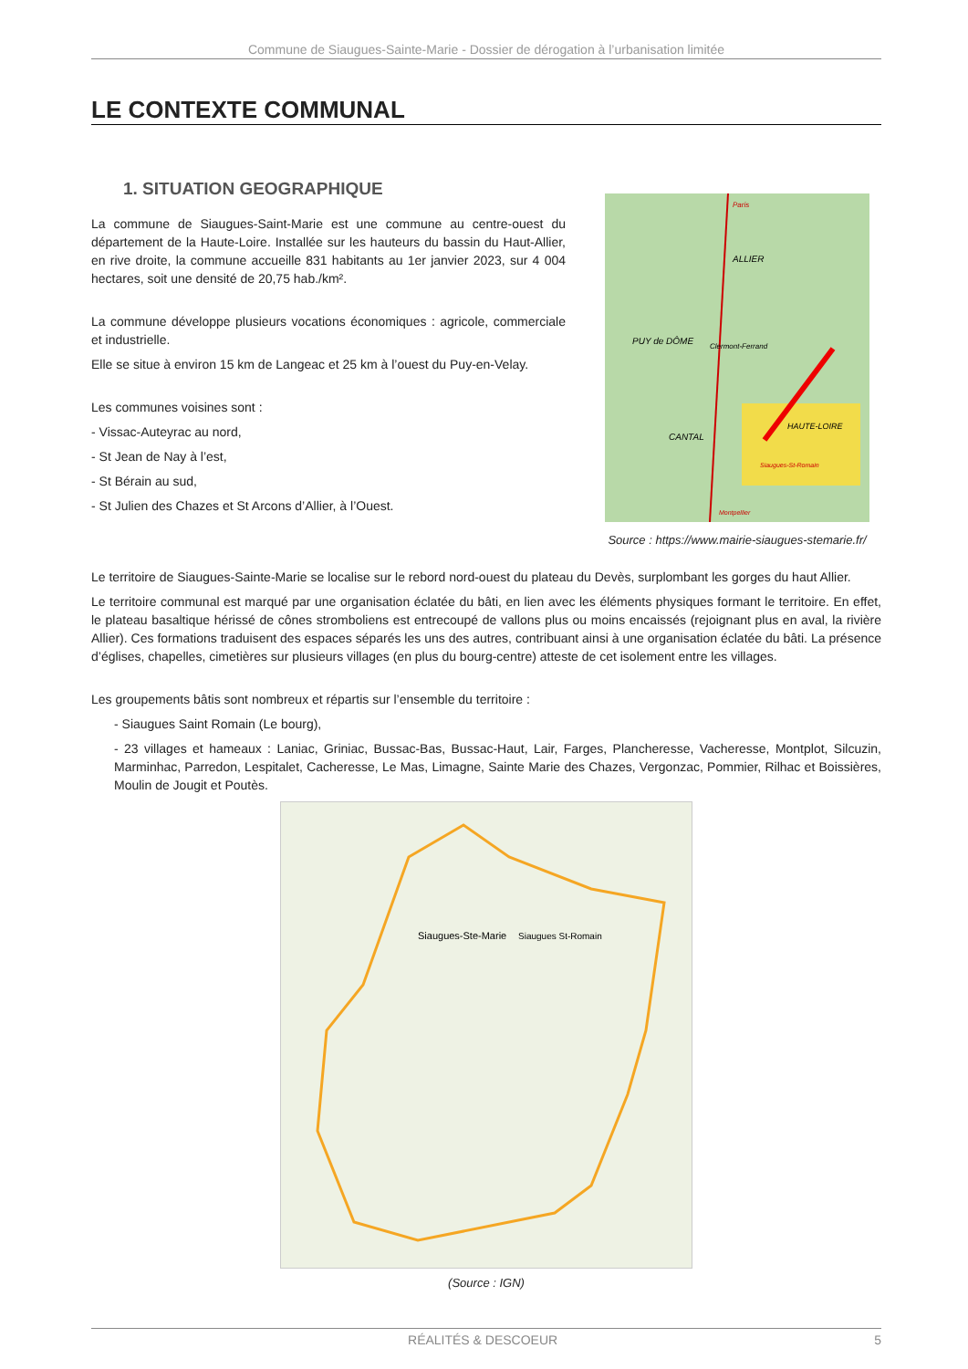Commune de Siaugues-Sainte-Marie - Dossier de dérogation à l’urbanisation limitée
LE CONTEXTE COMMUNAL
1. SITUATION GEOGRAPHIQUE
La commune de Siaugues-Saint-Marie est une commune au centre-ouest du département de la Haute-Loire. Installée sur les hauteurs du bassin du Haut-Allier, en rive droite, la commune accueille 831 habitants au 1er janvier 2023, sur 4 004 hectares, soit une densité de 20,75 hab./km².
La commune développe plusieurs vocations économiques : agricole, commerciale et industrielle.
Elle se situe à environ 15 km de Langeac et 25 km à l’ouest du Puy-en-Velay.
Les communes voisines sont :
- Vissac-Auteyrac au nord,
- St Jean de Nay à l’est,
- St Bérain au sud,
- St Julien des Chazes et St Arcons d’Allier, à l’Ouest.
Paris
ALLIER
PUY de DÔME
Clermont-Ferrand
CANTAL
HAUTE-LOIRE
Siaugues-St-Romain
Montpellier
Source : https://www.mairie-siaugues-stemarie.fr/
Le territoire de Siaugues-Sainte-Marie se localise sur le rebord nord-ouest du plateau du Devès, surplombant les gorges du haut Allier.
Le territoire communal est marqué par une organisation éclatée du bâti, en lien avec les éléments physiques formant le territoire. En effet, le plateau basaltique hérissé de cônes stromboliens est entrecoupé de vallons plus ou moins encaissés (rejoignant plus en aval, la rivière Allier). Ces formations traduisent des espaces séparés les uns des autres, contribuant ainsi à une organisation éclatée du bâti. La présence d’églises, chapelles, cimetières sur plusieurs villages (en plus du bourg-centre) atteste de cet isolement entre les villages.
Les groupements bâtis sont nombreux et répartis sur l’ensemble du territoire :
- Siaugues Saint Romain (Le bourg),
- 23 villages et hameaux : Laniac, Griniac, Bussac-Bas, Bussac-Haut, Lair, Farges, Plancheresse, Vacheresse, Montplot, Silcuzin, Marminhac, Parredon, Lespitalet, Cacheresse, Le Mas, Limagne, Sainte Marie des Chazes, Vergonzac, Pommier, Rilhac et Boissières, Moulin de Jougit et Poutès.
Siaugues-Ste-Marie
Siaugues St-Romain
(Source : IGN)
RÉALITÉS & DESCOEUR 5